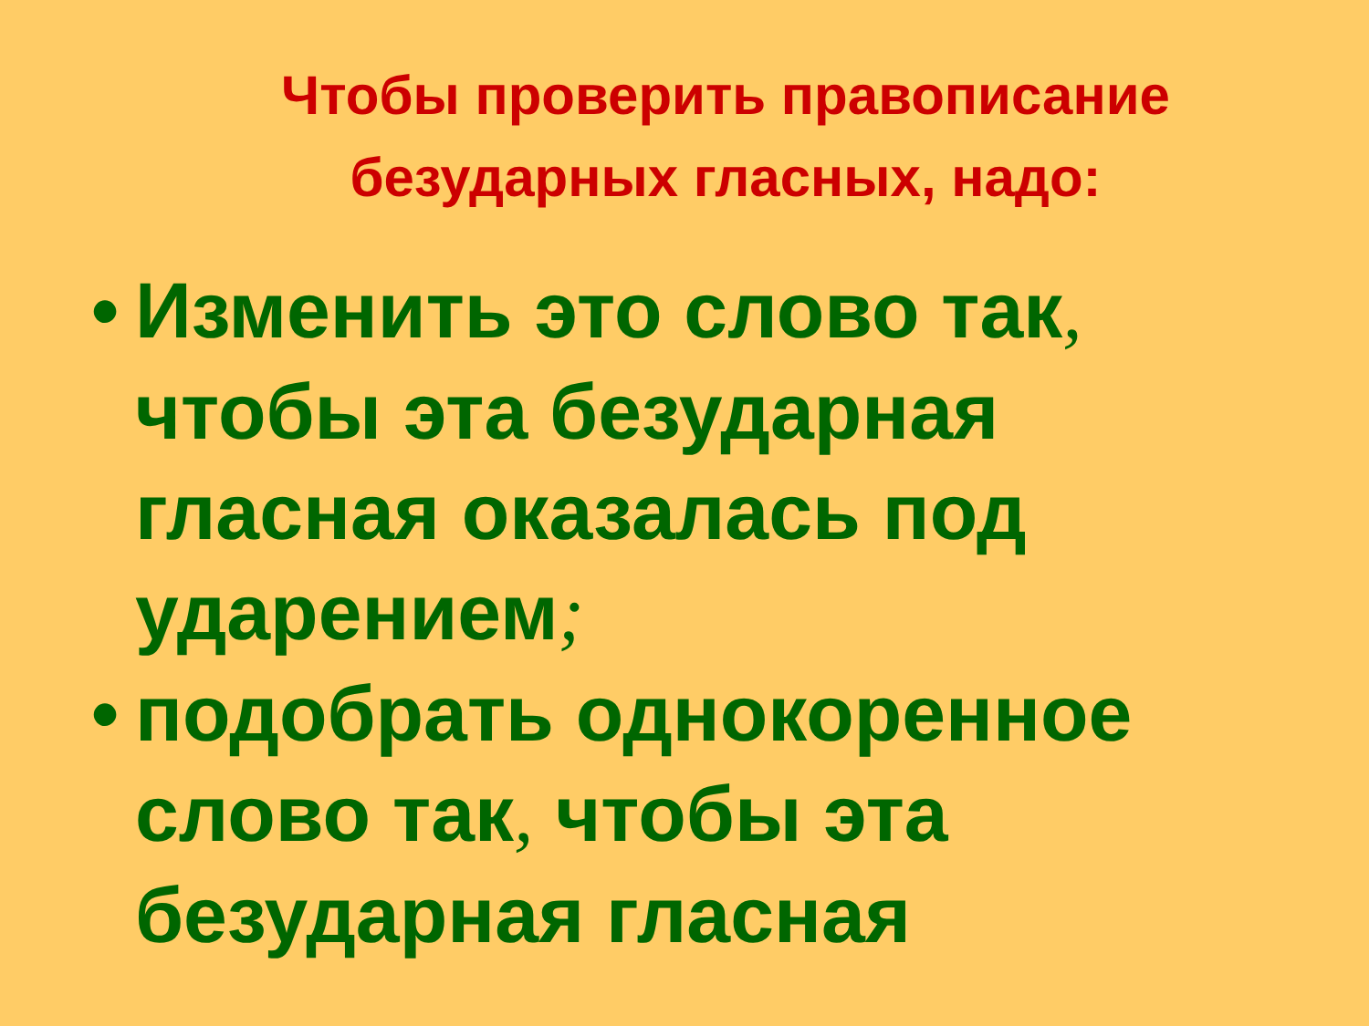Чтобы проверить правописание
безударных гласных, надо:
• Изменить это слово так, чтобы эта безударная гласная оказалась под ударением;
• подобрать однокоренное слово так, чтобы эта безударная гласная